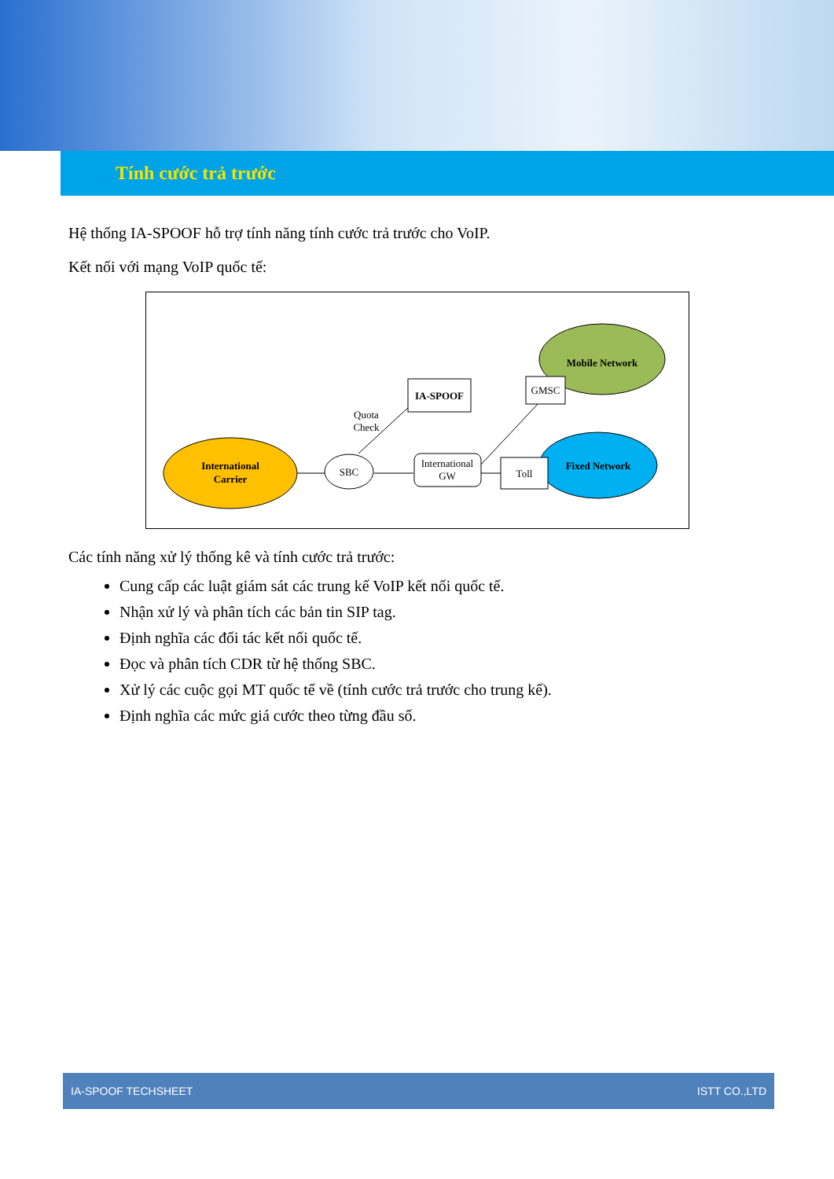Tính cước trả trước
Hệ thống IA-SPOOF hỗ trợ tính năng tính cước trả trước cho VoIP.
Kết nối với mạng VoIP quốc tế:
International
Carrier
SBC
Quota
Check
IA-SPOOF
International
GW
Mobile Network
GMSC
Fixed Network
Toll
Các tính năng xử lý thống kê và tính cước trả trước:
Cung cấp các luật giám sát các trung kế VoIP kết nối quốc tế.
Nhận xử lý và phân tích các bản tin SIP tag.
Định nghĩa các đối tác kết nối quốc tế.
Đọc và phân tích CDR từ hệ thống SBC.
Xử lý các cuộc gọi MT quốc tế về (tính cước trả trước cho trung kế).
Định nghĩa các mức giá cước theo từng đầu số.
IA-SPOOF TECHSHEET ISTT CO.,LTD